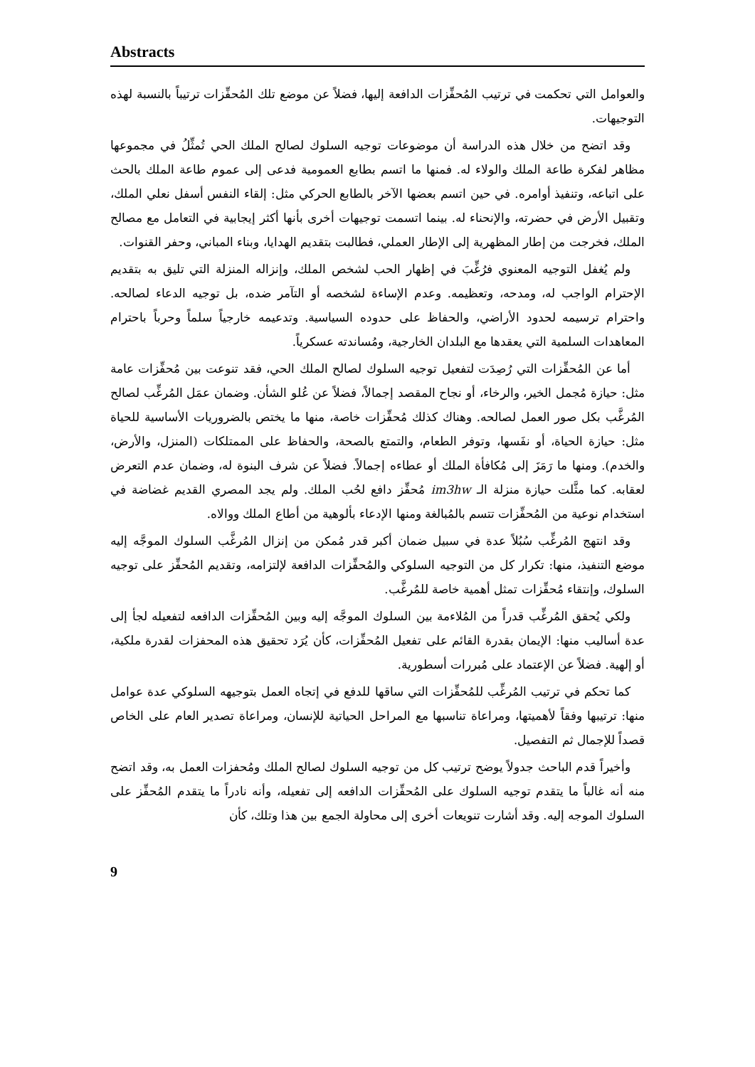Abstracts
والعوامل التي تحكمت في ترتيب المُحفِّزات الدافعة إليها، فضلاً عن موضع تلك المُحفِّزات ترتيباً بالنسبة لهذه التوجيهات.
وقد اتضح من خلال هذه الدراسة أن موضوعات توجيه السلوك لصالح الملك الحي تُمثِّلُ في مجموعها مظاهر لفكرة طاعة الملك والولاء له. فمنها ما اتسم بطابع العمومية فدعى إلى عموم طاعة الملك بالحث على اتباعه، وتنفيذ أوامره. في حين اتسم بعضها الآخر بالطابع الحركي مثل: إلقاء النفس أسفل نعلي الملك، وتقبيل الأرض في حضرته، والإنحناء له. بينما اتسمت توجيهات أخرى بأنها أكثر إيجابية في التعامل مع مصالح الملك، فخرجت من إطار المظهرية إلى الإطار العملي، فطالبت بتقديم الهدايا، وبناء المباني، وحفر القنوات.
ولم يُغفل التوجيه المعنوي فرُغِّبَ في إظهار الحب لشخص الملك، وإنزاله المنزلة التي تليق به بتقديم الإحترام الواجب له، ومدحه، وتعظيمه. وعدم الإساءة لشخصه أو التآمر ضده، بل توجيه الدعاء لصالحه. واحترام ترسيمه لحدود الأراضي، والحفاظ على حدوده السياسية. وتدعيمه خارجياً سلماً وحرباً باحترام المعاهدات السلمية التي يعقدها مع البلدان الخارجية، ومُساندته عسكرياً.
أما عن المُحفِّزات التي رُصِدَت لتفعيل توجيه السلوك لصالح الملك الحي، فقد تنوعت بين مُحفِّزات عامة مثل: حيازة مُجمل الخير، والرخاء، أو نجاح المقصد إجمالاً، فضلاً عن عُلو الشأن. وضمان عمَل المُرغِّب لصالح المُرغَّب بكل صور العمل لصالحه. وهناك كذلك مُحفِّزات خاصة، منها ما يختص بالضروريات الأساسية للحياة مثل: حيازة الحياة، أو نفَسها، وتوفر الطعام، والتمتع بالصحة، والحفاظ على الممتلكات (المنزل، والأرض، والخدم). ومنها ما رَمَزَ إلى مُكافأة الملك أو عطاءه إجمالاً. فضلاً عن شرف البنوة له، وضمان عدم التعرض لعقابه. كما مثَّلت حيازة منزلة الـ im3hw مُحفِّز دافع لحُب الملك. ولم يجد المصري القديم غضاضة في استخدام نوعية من المُحفِّزات تتسم بالمُبالغة ومنها الإدعاء بألوهية من أطاع الملك ووالاه.
وقد انتهج المُرغِّب سُبُلاً عدة في سبيل ضمان أكبر قدر مُمكن من إنزال المُرغَّب السلوك الموجَّه إليه موضع التنفيذ، منها: تكرار كل من التوجيه السلوكي والمُحفِّزات الدافعة لإلتزامه، وتقديم المُحفِّز على توجيه السلوك، وإنتقاء مُحفِّزات تمثل أهمية خاصة للمُرغَّب.
ولكي يُحقق المُرغِّب قدراً من المُلاءمة بين السلوك الموجَّه إليه وبين المُحفِّزات الدافعه لتفعيله لجأ إلى عدة أساليب منها: الإيمان بقدرة القائم على تفعيل المُحفِّزات، كأن يُرَد تحقيق هذه المحفزات لقدرة ملكية، أو إلهية. فضلاً عن الإعتماد على مُبررات أسطورية.
كما تحكم في ترتيب المُرغِّب للمُحفِّزات التي ساقها للدفع في إتجاه العمل بتوجيهه السلوكي عدة عوامل منها: ترتيبها وفقاً لأهميتها، ومراعاة تناسبها مع المراحل الحياتية للإنسان، ومراعاة تصدير العام على الخاص قصداً للإجمال ثم التفصيل.
وأخيراً قدم الباحث جدولاً يوضح ترتيب كل من توجيه السلوك لصالح الملك ومُحفزات العمل به، وقد اتضح منه أنه غالباً ما يتقدم توجيه السلوك على المُحفِّزات الدافعه إلى تفعيله، وأنه نادراً ما يتقدم المُحفِّز على السلوك الموجه إليه. وقد أشارت تنويعات أخرى إلى محاولة الجمع بين هذا وتلك، كأن
9